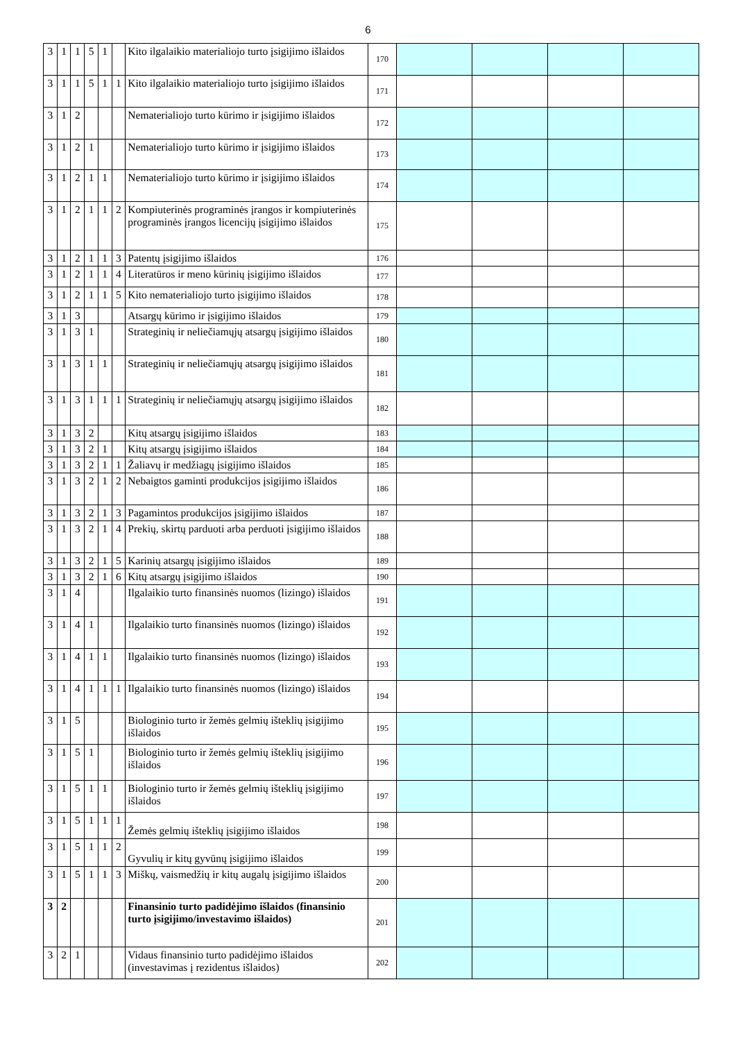6
| 3 | 1 | 1 | 5 | 1 | | Kito ilgalaikio materialiojo turto įsigijimo išlaidos | 170 | | | | |
| 3 | 1 | 1 | 5 | 1 | 1 | Kito ilgalaikio materialiojo turto įsigijimo išlaidos | 171 | | | | |
| 3 | 1 | 2 | | | | Nematerialiojo turto kūrimo ir įsigijimo išlaidos | 172 | | | | |
| 3 | 1 | 2 | 1 | | | Nematerialiojo turto kūrimo ir įsigijimo išlaidos | 173 | | | | |
| 3 | 1 | 2 | 1 | 1 | | Nematerialiojo turto kūrimo ir įsigijimo išlaidos | 174 | | | | |
| 3 | 1 | 2 | 1 | 1 | 2 | Kompiuterinės programinės įrangos ir kompiuterinės programinės įrangos licencijų įsigijimo išlaidos | 175 | | | | |
| 3 | 1 | 2 | 1 | 1 | 3 | Patentų įsigijimo išlaidos | 176 | | | | |
| 3 | 1 | 2 | 1 | 1 | 4 | Literatūros ir meno kūrinių įsigijimo išlaidos | 177 | | | | |
| 3 | 1 | 2 | 1 | 1 | 5 | Kito nematerialiojo turto įsigijimo išlaidos | 178 | | | | |
| 3 | 1 | 3 | | | | Atsargų kūrimo ir įsigijimo išlaidos | 179 | | | | |
| 3 | 1 | 3 | 1 | | | Strateginių ir neliečiamųjų atsargų įsigijimo išlaidos | 180 | | | | |
| 3 | 1 | 3 | 1 | 1 | | Strateginių ir neliečiamųjų atsargų įsigijimo išlaidos | 181 | | | | |
| 3 | 1 | 3 | 1 | 1 | 1 | Strateginių ir neliečiamųjų atsargų įsigijimo išlaidos | 182 | | | | |
| 3 | 1 | 3 | 2 | | | Kitų atsargų įsigijimo išlaidos | 183 | | | | |
| 3 | 1 | 3 | 2 | 1 | | Kitų atsargų įsigijimo išlaidos | 184 | | | | |
| 3 | 1 | 3 | 2 | 1 | 1 | Žaliavų ir medžiagų įsigijimo išlaidos | 185 | | | | |
| 3 | 1 | 3 | 2 | 1 | 2 | Nebaigtos gaminti produkcijos įsigijimo išlaidos | 186 | | | | |
| 3 | 1 | 3 | 2 | 1 | 3 | Pagamintos produkcijos įsigijimo išlaidos | 187 | | | | |
| 3 | 1 | 3 | 2 | 1 | 4 | Prekių, skirtų parduoti arba perduoti įsigijimo išlaidos | 188 | | | | |
| 3 | 1 | 3 | 2 | 1 | 5 | Karinių atsargų įsigijimo išlaidos | 189 | | | | |
| 3 | 1 | 3 | 2 | 1 | 6 | Kitų atsargų įsigijimo išlaidos | 190 | | | | |
| 3 | 1 | 4 | | | | Ilgalaikio turto finansinės nuomos (lizingo) išlaidos | 191 | | | | |
| 3 | 1 | 4 | 1 | | | Ilgalaikio turto finansinės nuomos (lizingo) išlaidos | 192 | | | | |
| 3 | 1 | 4 | 1 | 1 | | Ilgalaikio turto finansinės nuomos (lizingo) išlaidos | 193 | | | | |
| 3 | 1 | 4 | 1 | 1 | 1 | Ilgalaikio turto finansinės nuomos (lizingo) išlaidos | 194 | | | | |
| 3 | 1 | 5 | | | | Biologinio turto ir žemės gelmių išteklių įsigijimo išlaidos | 195 | | | | |
| 3 | 1 | 5 | 1 | | | Biologinio turto ir žemės gelmių išteklių įsigijimo išlaidos | 196 | | | | |
| 3 | 1 | 5 | 1 | 1 | | Biologinio turto ir žemės gelmių išteklių įsigijimo išlaidos | 197 | | | | |
| 3 | 1 | 5 | 1 | 1 | 1 | Žemės gelmių išteklių įsigijimo išlaidos | 198 | | | | |
| 3 | 1 | 5 | 1 | 1 | 2 | Gyvulių ir kitų gyvūnų įsigijimo išlaidos | 199 | | | | |
| 3 | 1 | 5 | 1 | 1 | 3 | Miškų, vaismedžių ir kitų augalų įsigijimo išlaidos | 200 | | | | |
| 3 | 2 | | | | | Finansinio turto padidėjimo išlaidos (finansinio turto įsigijimo/investavimo išlaidos) | 201 | | | | |
| 3 | 2 | 1 | | | | Vidaus finansinio turto padidėjimo išlaidos (investavimas į rezidentus išlaidos) | 202 | | | | |